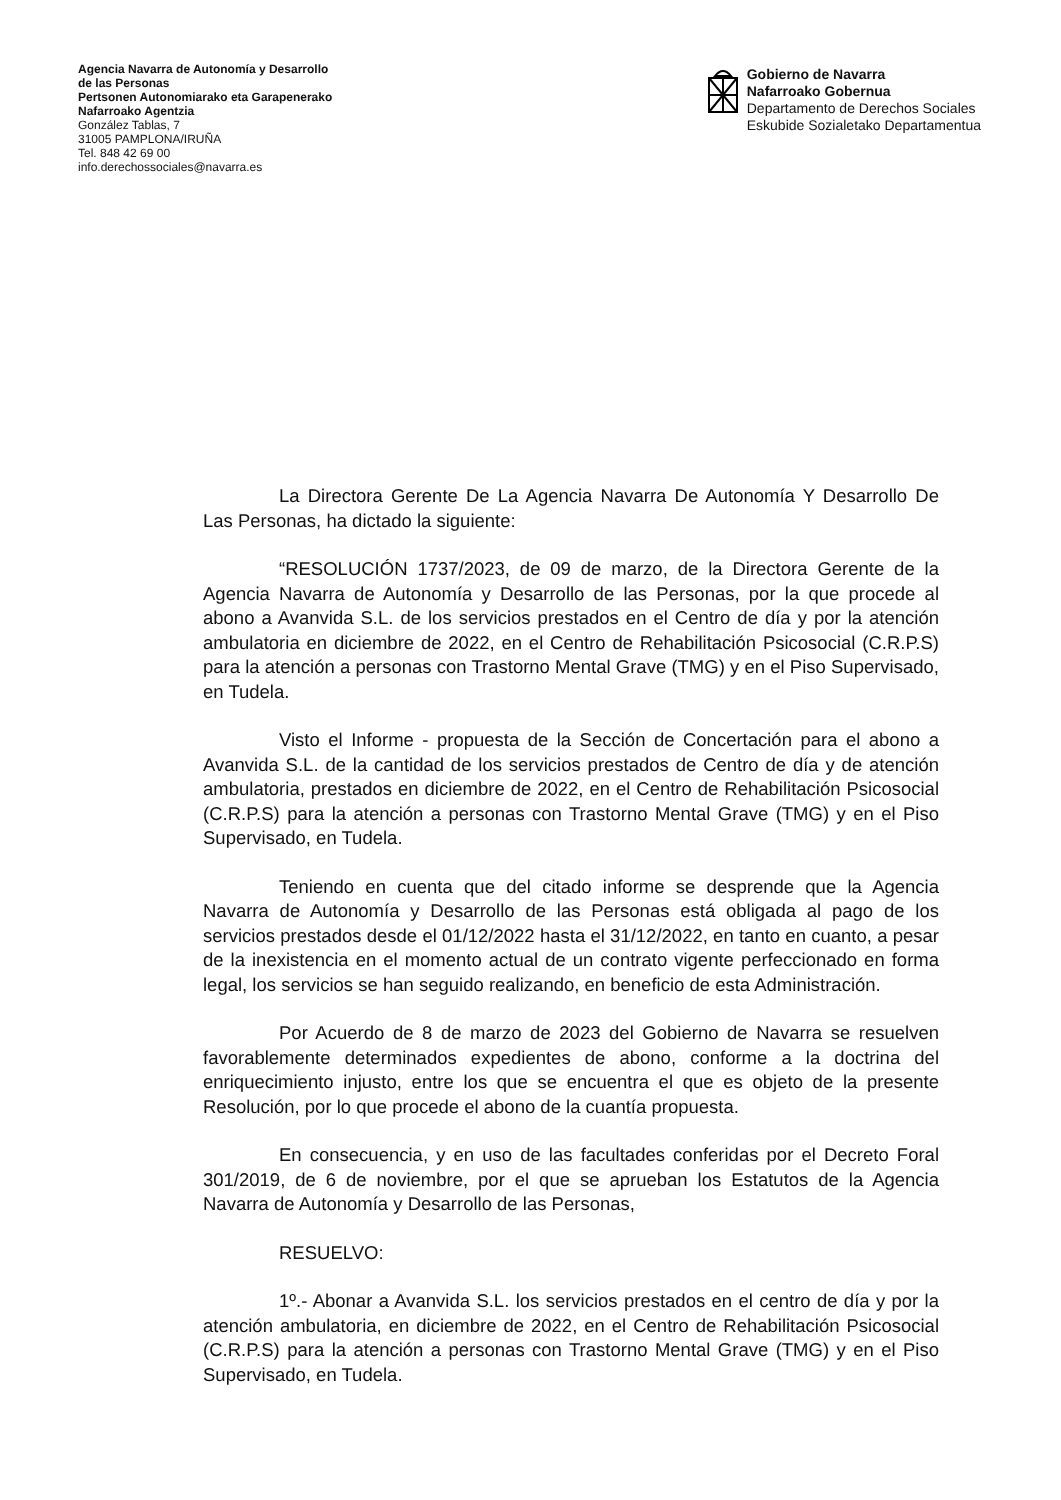Agencia Navarra de Autonomía y Desarrollo
de las Personas
Pertsonen Autonomiarako eta Garapenerako
Nafarroako Agentzia
González Tablas, 7
31005 PAMPLONA/IRUÑA
Tel. 848 42 69 00
info.derechossociales@navarra.es
Gobierno de Navarra
Nafarroako Gobernua
Departamento de Derechos Sociales
Eskubide Sozialetako Departamentua
La Directora Gerente De La Agencia Navarra De Autonomía Y Desarrollo De Las Personas, ha dictado la siguiente:
“RESOLUCIÓN 1737/2023, de 09 de marzo, de la Directora Gerente de la Agencia Navarra de Autonomía y Desarrollo de las Personas, por la que procede al abono a Avanvida S.L. de los servicios prestados en el Centro de día y por la atención ambulatoria en diciembre de 2022, en el Centro de Rehabilitación Psicosocial (C.R.P.S) para la atención a personas con Trastorno Mental Grave (TMG) y en el Piso Supervisado, en Tudela.
Visto el Informe - propuesta de la Sección de Concertación para el abono a Avanvida S.L. de la cantidad de los servicios prestados de Centro de día y de atención ambulatoria, prestados en diciembre de 2022, en el Centro de Rehabilitación Psicosocial (C.R.P.S) para la atención a personas con Trastorno Mental Grave (TMG) y en el Piso Supervisado, en Tudela.
Teniendo en cuenta que del citado informe se desprende que la Agencia Navarra de Autonomía y Desarrollo de las Personas está obligada al pago de los servicios prestados desde el 01/12/2022 hasta el 31/12/2022, en tanto en cuanto, a pesar de la inexistencia en el momento actual de un contrato vigente perfeccionado en forma legal, los servicios se han seguido realizando, en beneficio de esta Administración.
Por Acuerdo de 8 de marzo de 2023 del Gobierno de Navarra se resuelven favorablemente determinados expedientes de abono, conforme a la doctrina del enriquecimiento injusto, entre los que se encuentra el que es objeto de la presente Resolución, por lo que procede el abono de la cuantía propuesta.
En consecuencia, y en uso de las facultades conferidas por el Decreto Foral 301/2019, de 6 de noviembre, por el que se aprueban los Estatutos de la Agencia Navarra de Autonomía y Desarrollo de las Personas,
RESUELVO:
1º.- Abonar a Avanvida S.L. los servicios prestados en el centro de día y por la atención ambulatoria, en diciembre de 2022, en el Centro de Rehabilitación Psicosocial (C.R.P.S) para la atención a personas con Trastorno Mental Grave (TMG) y en el Piso Supervisado, en Tudela.